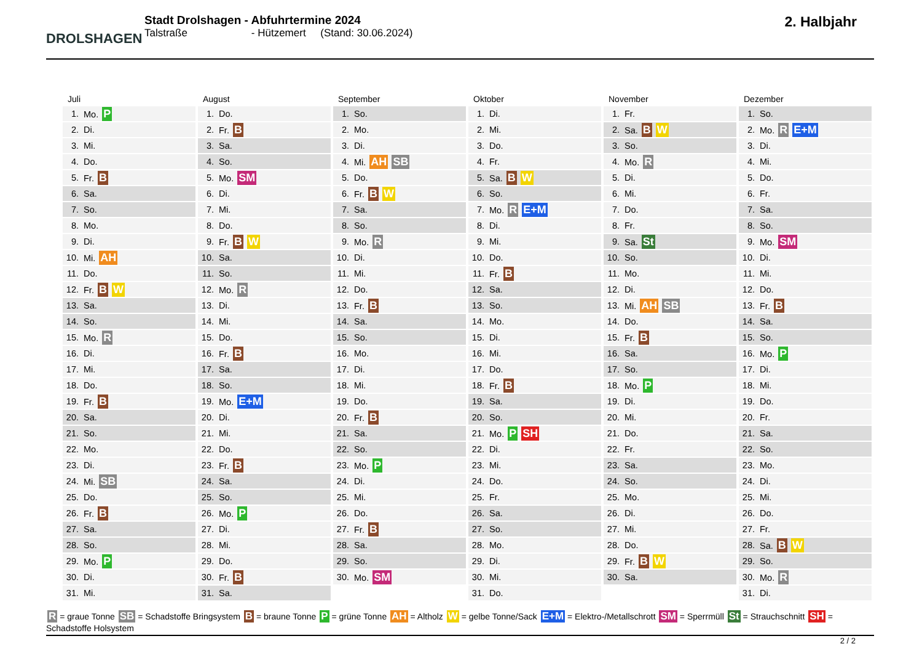DROLSHAGEN
Stadt Drolshagen - Abfuhrtermine 2024
Talstraße - Hützemert (Stand: 30.06.2024)
2. Halbjahr
Juli
| 1. | Mo. P |
| 2. | Di. |
| 3. | Mi. |
| 4. | Do. |
| 5. | Fr. B |
| 6. | Sa. |
| 7. | So. |
| 8. | Mo. |
| 9. | Di. |
| 10. | Mi. AH |
| 11. | Do. |
| 12. | Fr. B W |
| 13. | Sa. |
| 14. | So. |
| 15. | Mo. R |
| 16. | Di. |
| 17. | Mi. |
| 18. | Do. |
| 19. | Fr. B |
| 20. | Sa. |
| 21. | So. |
| 22. | Mo. |
| 23. | Di. |
| 24. | Mi. SB |
| 25. | Do. |
| 26. | Fr. B |
| 27. | Sa. |
| 28. | So. |
| 29. | Mo. P |
| 30. | Di. |
| 31. | Mi. |
August
| 1. | Do. |
| 2. | Fr. B |
| 3. | Sa. |
| 4. | So. |
| 5. | Mo. SM |
| 6. | Di. |
| 7. | Mi. |
| 8. | Do. |
| 9. | Fr. B W |
| 10. | Sa. |
| 11. | So. |
| 12. | Mo. R |
| 13. | Di. |
| 14. | Mi. |
| 15. | Do. |
| 16. | Fr. B |
| 17. | Sa. |
| 18. | So. |
| 19. | Mo. E+M |
| 20. | Di. |
| 21. | Mi. |
| 22. | Do. |
| 23. | Fr. B |
| 24. | Sa. |
| 25. | So. |
| 26. | Mo. P |
| 27. | Di. |
| 28. | Mi. |
| 29. | Do. |
| 30. | Fr. B |
| 31. | Sa. |
September
| 1. | So. |
| 2. | Mo. |
| 3. | Di. |
| 4. | Mi. AH SB |
| 5. | Do. |
| 6. | Fr. B W |
| 7. | Sa. |
| 8. | So. |
| 9. | Mo. R |
| 10. | Di. |
| 11. | Mi. |
| 12. | Do. |
| 13. | Fr. B |
| 14. | Sa. |
| 15. | So. |
| 16. | Mo. |
| 17. | Di. |
| 18. | Mi. |
| 19. | Do. |
| 20. | Fr. B |
| 21. | Sa. |
| 22. | So. |
| 23. | Mo. P |
| 24. | Di. |
| 25. | Mi. |
| 26. | Do. |
| 27. | Fr. B |
| 28. | Sa. |
| 29. | So. |
| 30. | Mo. SM |
Oktober
| 1. | Di. |
| 2. | Mi. |
| 3. | Do. |
| 4. | Fr. |
| 5. | Sa. B W |
| 6. | So. |
| 7. | Mo. R E+M |
| 8. | Di. |
| 9. | Mi. |
| 10. | Do. |
| 11. | Fr. B |
| 12. | Sa. |
| 13. | So. |
| 14. | Mo. |
| 15. | Di. |
| 16. | Mi. |
| 17. | Do. |
| 18. | Fr. B |
| 19. | Sa. |
| 20. | So. |
| 21. | Mo. P SH |
| 22. | Di. |
| 23. | Mi. |
| 24. | Do. |
| 25. | Fr. |
| 26. | Sa. |
| 27. | So. |
| 28. | Mo. |
| 29. | Di. |
| 30. | Mi. |
| 31. | Do. |
November
| 1. | Fr. |
| 2. | Sa. B W |
| 3. | So. |
| 4. | Mo. R |
| 5. | Di. |
| 6. | Mi. |
| 7. | Do. |
| 8. | Fr. |
| 9. | Sa. St |
| 10. | So. |
| 11. | Mo. |
| 12. | Di. |
| 13. | Mi. AH SB |
| 14. | Do. |
| 15. | Fr. B |
| 16. | Sa. |
| 17. | So. |
| 18. | Mo. P |
| 19. | Di. |
| 20. | Mi. |
| 21. | Do. |
| 22. | Fr. |
| 23. | Sa. |
| 24. | So. |
| 25. | Mo. |
| 26. | Di. |
| 27. | Mi. |
| 28. | Do. |
| 29. | Fr. B W |
| 30. | Sa. |
Dezember
| 1. | So. |
| 2. | Mo. R E+M |
| 3. | Di. |
| 4. | Mi. |
| 5. | Do. |
| 6. | Fr. |
| 7. | Sa. |
| 8. | So. |
| 9. | Mo. SM |
| 10. | Di. |
| 11. | Mi. |
| 12. | Do. |
| 13. | Fr. B |
| 14. | Sa. |
| 15. | So. |
| 16. | Mo. P |
| 17. | Di. |
| 18. | Mi. |
| 19. | Do. |
| 20. | Fr. |
| 21. | Sa. |
| 22. | So. |
| 23. | Mo. |
| 24. | Di. |
| 25. | Mi. |
| 26. | Do. |
| 27. | Fr. |
| 28. | Sa. B W |
| 29. | So. |
| 30. | Mo. R |
| 31. | Di. |
R = graue Tonne SB = Schadstoffe Bringsystem B = braune Tonne P = grüne Tonne AH = Altholz W = gelbe Tonne/Sack E+M = Elektro-/Metallschrott SM = Sperrmüll St = Strauchschnitt SH = Schadstoffe Holsystem
2 / 2